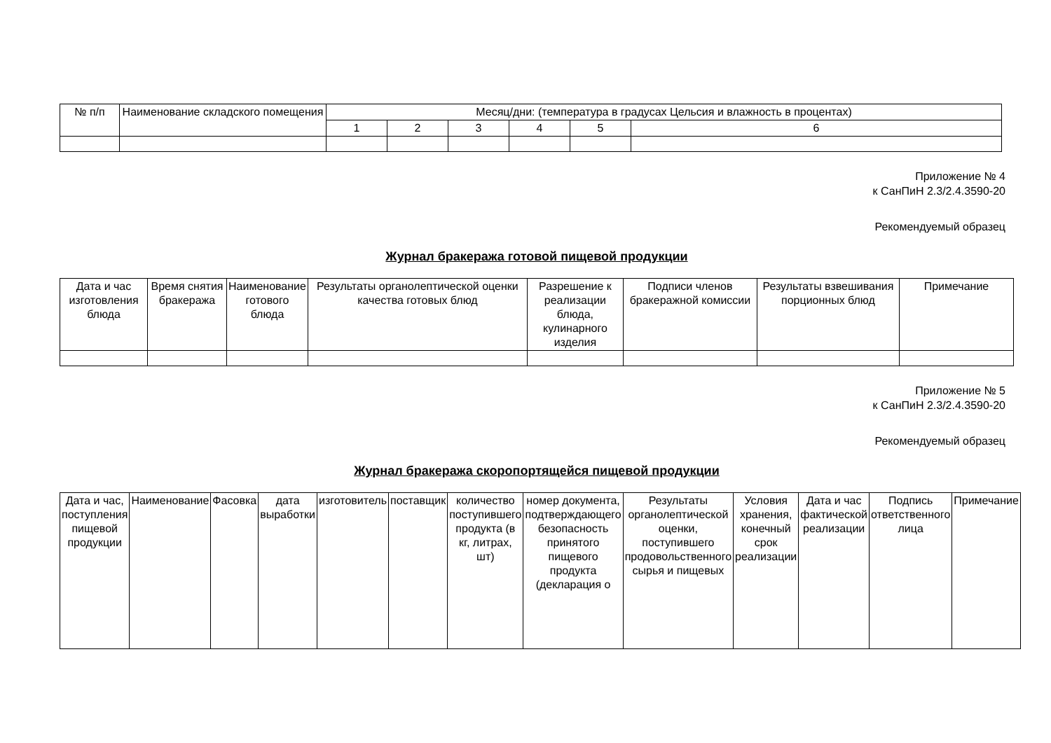| № п/п | Наименование складского помещения | Месяц/дни: (температура в градусах Цельсия и влажность в процентах) | | | | | |
| --- | --- | --- | --- | --- | --- | --- | --- |
| | | 1 | 2 | 3 | 4 | 5 | 6 |
Приложение № 4
к СанПиН 2.3/2.4.3590-20
Рекомендуемый образец
Журнал бракеража готовой пищевой продукции
| Дата и час изготовления блюда | Время снятия бракеража | Наименование готового блюда | Результаты органолептической оценки качества готовых блюд | Разрешение к реализации блюда, кулинарного изделия | Подписи членов бракеражной комиссии | Результаты взвешивания порционных блюд | Примечание |
| --- | --- | --- | --- | --- | --- | --- | --- |
Приложение № 5
к СанПиН 2.3/2.4.3590-20
Рекомендуемый образец
Журнал бракеража скоропортящейся пищевой продукции
| Дата и час, поступления пищевой продукции | Наименование | Фасовка | дата выработки | изготовитель | поставщик | количество поступившего продукта (в кг, литрах, шт) | номер документа, подтверждающего безопасность принятого пищевого продукта (декларация о | Результаты органолептической оценки, поступившего продовольственного сырья и пищевых | Условия хранения, конечный срок реализации | Дата и час фактической реализации | Подпись ответственного лица | Примечание |
| --- | --- | --- | --- | --- | --- | --- | --- | --- | --- | --- | --- | --- |